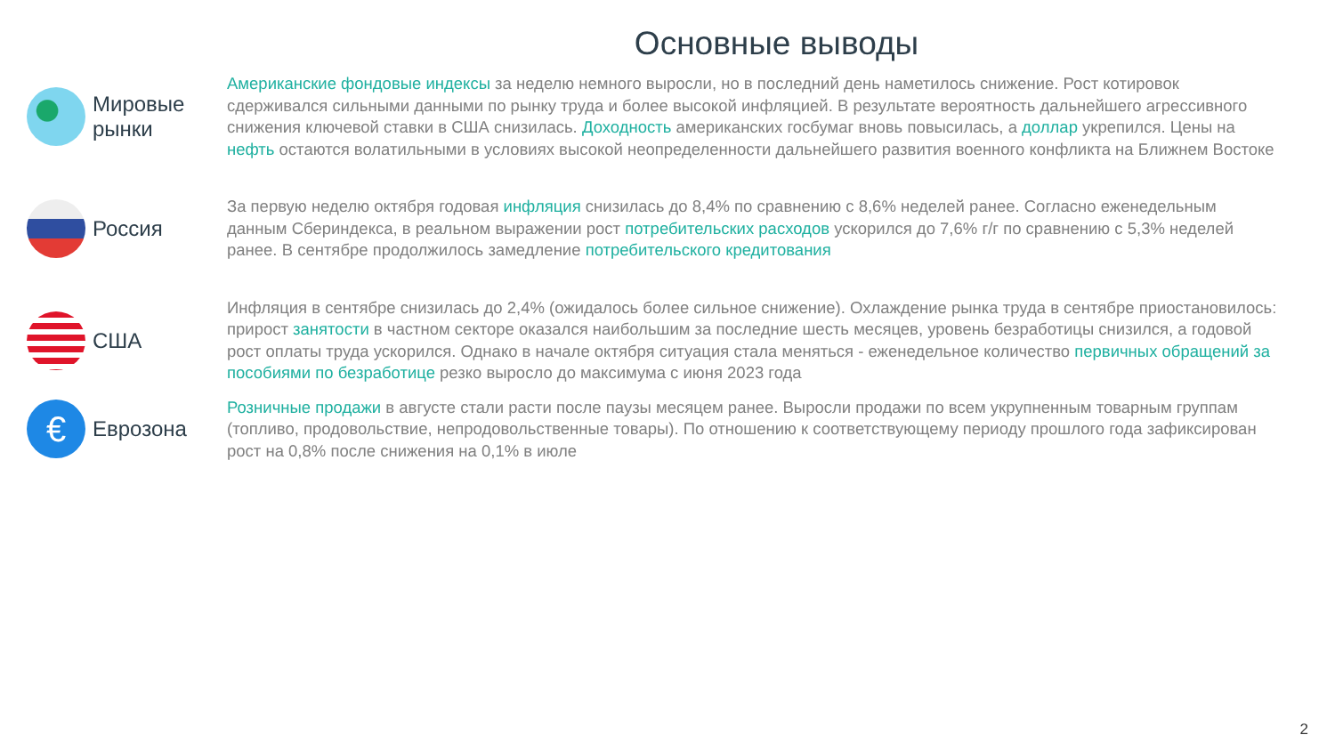Основные выводы
Мировые
рынки
Американские фондовые индексы за неделю немного выросли, но в последний день наметилось снижение. Рост котировок сдерживался сильными данными по рынку труда и более высокой инфляцией. В результате вероятность дальнейшего агрессивного снижения ключевой ставки в США снизилась. Доходность американских госбумаг вновь повысилась, а доллар укрепился. Цены на нефть остаются волатильными в условиях высокой неопределенности дальнейшего развития военного конфликта на Ближнем Востоке
Россия
За первую неделю октября годовая инфляция снизилась до 8,4% по сравнению с 8,6% неделей ранее. Согласно еженедельным данным Сбериндекса, в реальном выражении рост потребительских расходов ускорился до 7,6% г/г по сравнению с 5,3% неделей ранее. В сентябре продолжилось замедление потребительского кредитования
США
Инфляция в сентябре снизилась до 2,4% (ожидалось более сильное снижение). Охлаждение рынка труда в сентябре приостановилось: прирост занятости в частном секторе оказался наибольшим за последние шесть месяцев, уровень безработицы снизился, а годовой рост оплаты труда ускорился. Однако в начале октября ситуация стала меняться - еженедельное количество первичных обращений за пособиями по безработице резко выросло до максимума с июня 2023 года
€
Еврозона
Розничные продажи в августе стали расти после паузы месяцем ранее. Выросли продажи по всем укрупненным товарным группам (топливо, продовольствие, непродовольственные товары). По отношению к соответствующему периоду прошлого года зафиксирован рост на 0,8% после снижения на 0,1% в июле
2